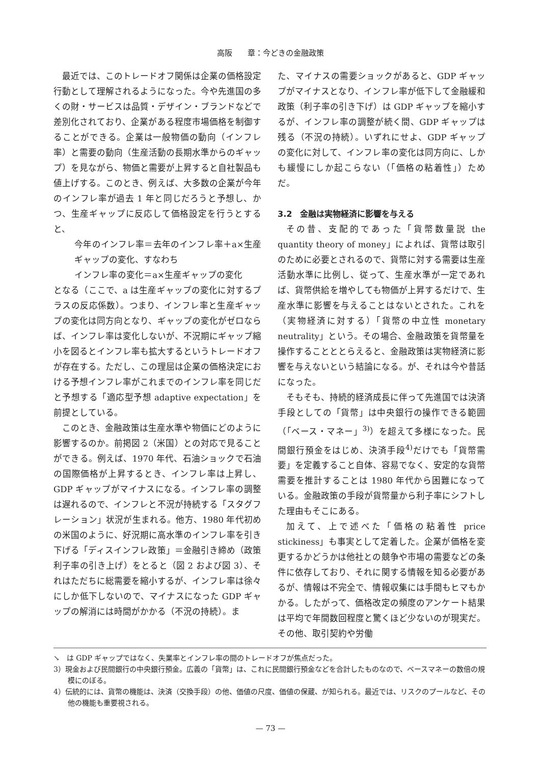高阪　　章：今どきの金融政策
最近では、このトレードオフ関係は企業の価格設定行動として理解されるようになった。今や先進国の多くの財・サービスは品質・デザイン・ブランドなどで差別化されており、企業がある程度市場価格を制御することができる。企業は一般物価の動向（インフレ率）と需要の動向（生産活動の長期水準からのギャップ）を見ながら、物価と需要が上昇すると自社製品も値上げする。このとき、例えば、大多数の企業が今年のインフレ率が過去 1 年と同じだろうと予想し、かつ、生産ギャップに反応して価格設定を行うとすると、
今年のインフレ率＝去年のインフレ率＋a×生産ギャップの変化、すなわち
インフレ率の変化＝a×生産ギャップの変化
となる（ここで、a は生産ギャップの変化に対するプラスの反応係数）。つまり、インフレ率と生産ギャップの変化は同方向となり、ギャップの変化がゼロならば、インフレ率は変化しないが、不況期にギャップ縮小を図るとインフレ率も拡大するというトレードオフが存在する。ただし、この理屈は企業の価格決定における予想インフレ率がこれまでのインフレ率を同じだと予想する「適応型予想 adaptive expectation」を前提としている。
このとき、金融政策は生産水準や物価にどのように影響するのか。前掲図 2（米国）との対応で見ることができる。例えば、1970 年代、石油ショックで石油の国際価格が上昇するとき、インフレ率は上昇し、GDP ギャップがマイナスになる。インフレ率の調整は遅れるので、インフレと不況が持続する「スタグフレーション」状況が生まれる。他方、1980 年代初めの米国のように、好況期に高水準のインフレ率を引き下げる「ディスインフレ政策」＝金融引き締め（政策利子率の引き上げ）をとると（図 2 および図 3）、それはただちに総需要を縮小するが、インフレ率は徐々にしか低下しないので、マイナスになった GDP ギャップの解消には時間がかかる（不況の持続）。ま
た、マイナスの需要ショックがあると、GDP ギャップがマイナスとなり、インフレ率が低下して金融緩和政策（利子率の引き下げ）は GDP ギャップを縮小するが、インフレ率の調整が続く間、GDP ギャップは残る（不況の持続）。いずれにせよ、GDP ギャップの変化に対して、インフレ率の変化は同方向に、しかも緩慢にしか起こらない（「価格の粘着性」）ためだ。
3.2　金融は実物経済に影響を与える
その昔、支配的であった「貨幣数量説 the quantity theory of money」によれば、貨幣は取引のために必要とされるので、貨幣に対する需要は生産活動水準に比例し、従って、生産水準が一定であれば、貨幣供給を増やしても物価が上昇するだけで、生産水準に影響を与えることはないとされた。これを（実物経済に対する）「貨幣の中立性 monetary neutrality」という。その場合、金融政策を貨幣量を操作することととらえると、金融政策は実物経済に影響を与えないという結論になる。が、それは今や昔話になった。
そもそも、持続的経済成長に伴って先進国では決済手段としての「貨幣」は中央銀行の操作できる範囲（「ベース・マネー」<sup>3)</sup>）を超えて多様になった。民間銀行預金をはじめ、決済手段<sup>4)</sup>だけでも「貨幣需要」を定義すること自体、容易でなく、安定的な貨幣需要を推計することは 1980 年代から困難になっている。金融政策の手段が貨幣量から利子率にシフトした理由もそこにある。
加えて、上で述べた「価格の粘着性 price stickiness」も事実として定着した。企業が価格を変更するかどうかは他社との競争や市場の需要などの条件に依存しており、それに関する情報を知る必要があるが、情報は不完全で、情報収集には手間もヒマもかかる。したがって、価格改定の頻度のアンケート結果は平均で年間数回程度と驚くほど少ないのが現実だ。その他、取引契約や労働
↘　は GDP ギャップではなく、失業率とインフレ率の間のトレードオフが焦点だった。
3）現金および民間銀行の中央銀行預金。広義の「貨幣」は、これに民間銀行預金などを合計したものなので、ベースマネーの数倍の規模にのぼる。
4）伝統的には、貨幣の機能は、決済（交換手段）の他、価値の尺度、価値の保蔵、が知られる。最近では、リスクのプールなど、その他の機能も重要視される。
— 73 —